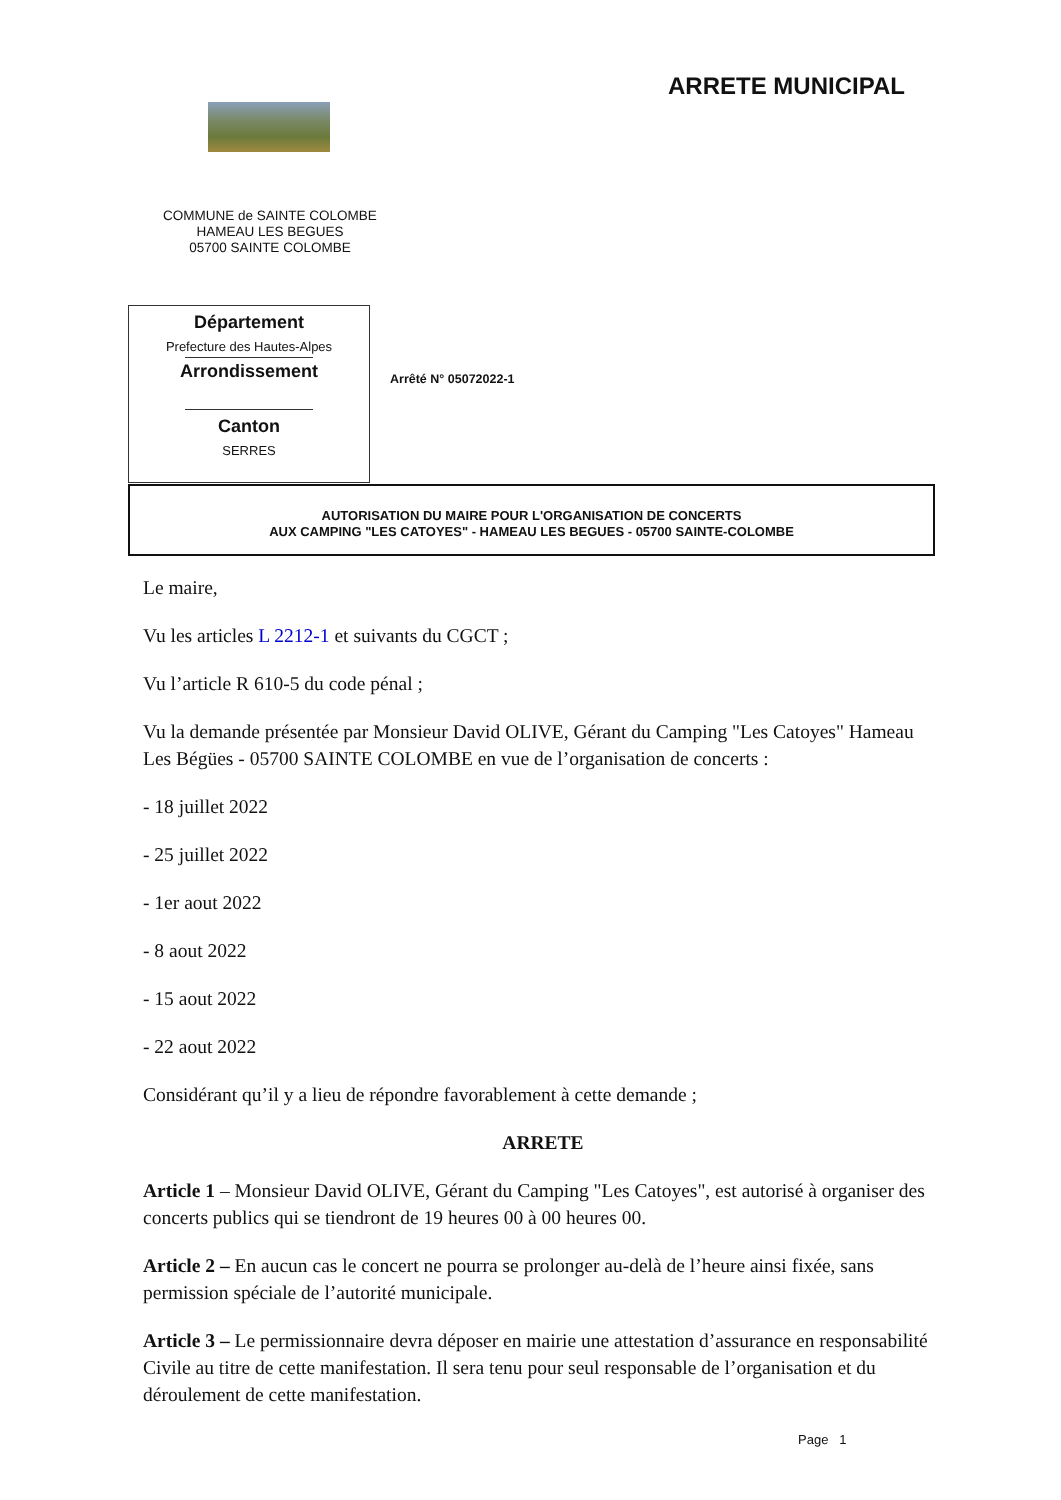ARRETE MUNICIPAL
COMMUNE de SAINTE COLOMBE
HAMEAU LES BEGUES
05700 SAINTE COLOMBE
Département
Prefecture des Hautes-Alpes
Arrondissement
Canton
SERRES
Arrêté N° 05072022-1
AUTORISATION DU MAIRE POUR L'ORGANISATION DE CONCERTS
AUX CAMPING "LES CATOYES" - HAMEAU LES BEGUES - 05700 SAINTE-COLOMBE
Le maire,
Vu les articles L 2212-1 et suivants du CGCT ;
Vu l’article R 610-5 du code pénal ;
Vu la demande présentée par Monsieur David OLIVE, Gérant du Camping "Les Catoyes" Hameau Les Bégües - 05700 SAINTE COLOMBE en vue de l’organisation de concerts :
- 18 juillet 2022
- 25 juillet 2022
- 1er aout 2022
- 8 aout 2022
- 15 aout 2022
- 22 aout 2022
Considérant qu’il y a lieu de répondre favorablement à cette demande ;
ARRETE
Article 1 – Monsieur David OLIVE, Gérant du Camping "Les Catoyes", est autorisé à organiser des concerts publics qui se tiendront de 19 heures 00 à 00 heures 00.
Article 2 – En aucun cas le concert ne pourra se prolonger au-delà de l’heure ainsi fixée, sans permission spéciale de l’autorité municipale.
Article 3 – Le permissionnaire devra déposer en mairie une attestation d’assurance en responsabilité Civile au titre de cette manifestation. Il sera tenu pour seul responsable de l’organisation et du déroulement de cette manifestation.
Page 1